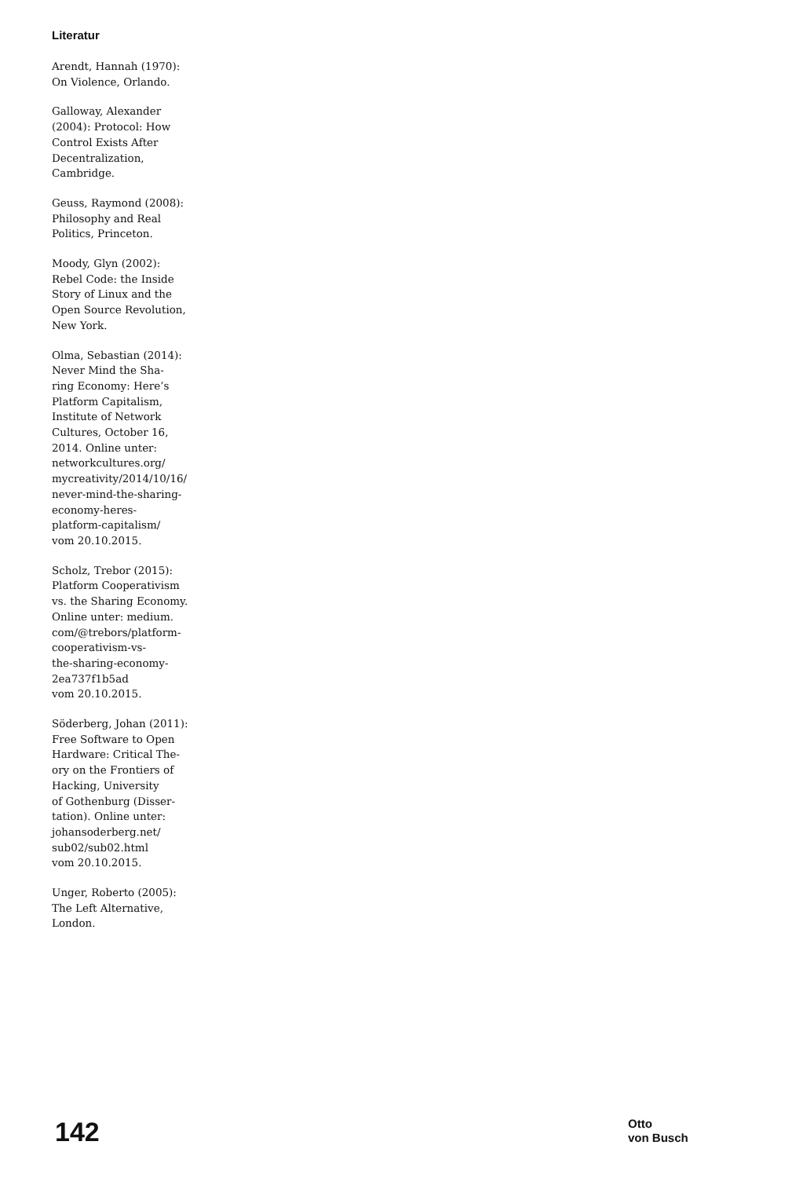Literatur
Arendt, Hannah (1970):
On Violence, Orlando.
Galloway, Alexander
(2004): Protocol: How
Control Exists After
Decentralization,
Cambridge.
Geuss, Raymond (2008):
Philosophy and Real
Politics, Princeton.
Moody, Glyn (2002):
Rebel Code: the Inside
Story of Linux and the
Open Source Revolution,
New York.
Olma, Sebastian (2014):
Never Mind the Sha-
ring Economy: Here’s
Platform Capitalism,
Institute of Network
Cultures, October 16,
2014. Online unter:
networkcultures.org/
mycreativity/2014/10/16/
never-mind-the-sharing-
economy-heres-
platform-capitalism/
vom 20.10.2015.
Scholz, Trebor (2015):
Platform Cooperativism
vs. the Sharing Economy.
Online unter: medium.
com/@trebors/platform-
cooperativism-vs-
the-sharing-economy-
2ea737f1b5ad
vom 20.10.2015.
Söderberg, Johan (2011):
Free Software to Open
Hardware: Critical The-
ory on the Frontiers of
Hacking, University
of Gothenburg (Disser-
tation). Online unter:
johansoderberg.net/
sub02/sub02.html
vom 20.10.2015.
Unger, Roberto (2005):
The Left Alternative,
London.
142
Otto
von Busch